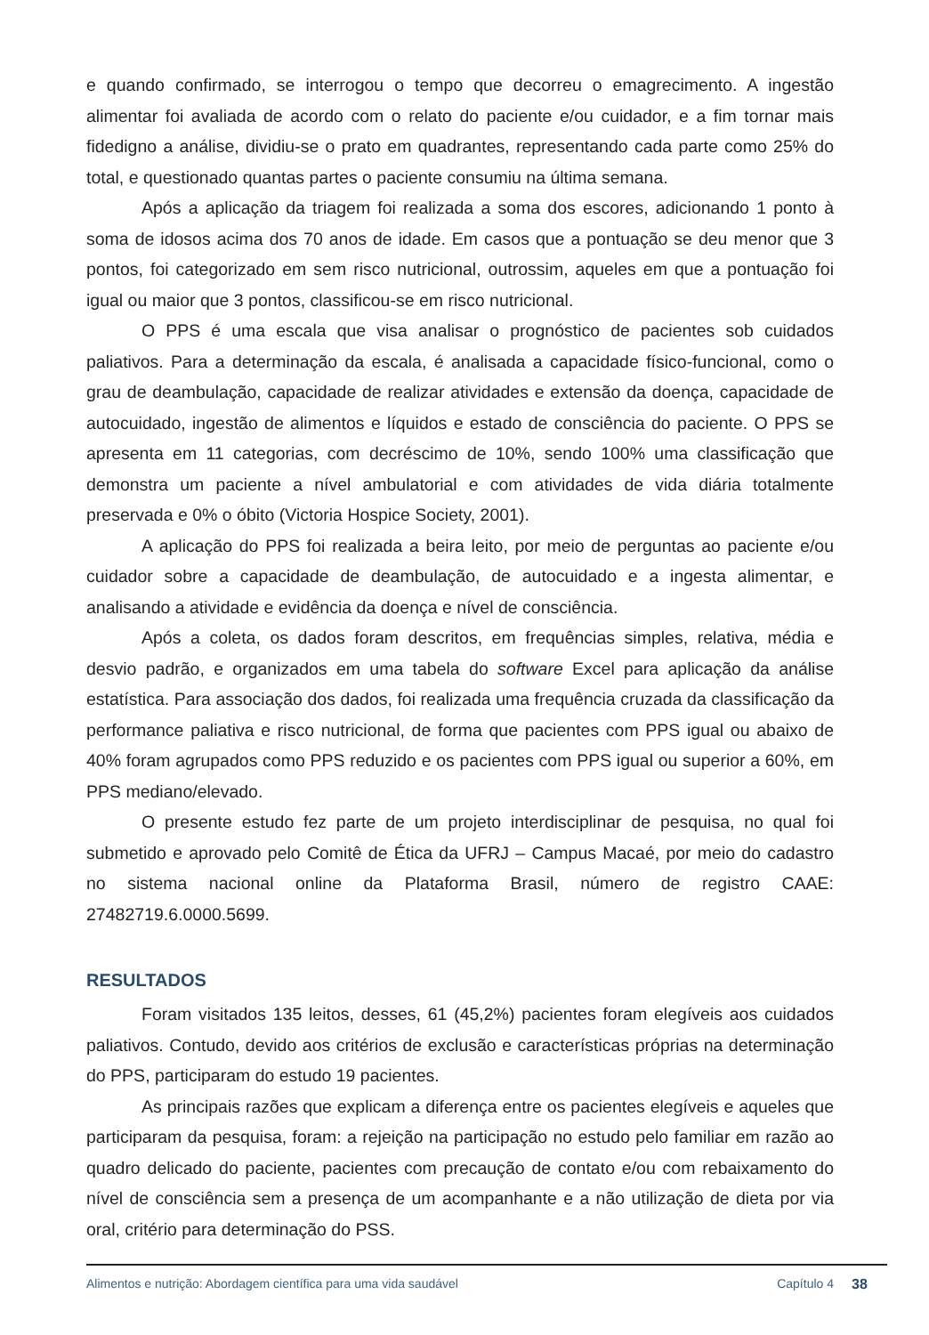e quando confirmado, se interrogou o tempo que decorreu o emagrecimento. A ingestão alimentar foi avaliada de acordo com o relato do paciente e/ou cuidador, e a fim tornar mais fidedigno a análise, dividiu-se o prato em quadrantes, representando cada parte como 25% do total, e questionado quantas partes o paciente consumiu na última semana.
Após a aplicação da triagem foi realizada a soma dos escores, adicionando 1 ponto à soma de idosos acima dos 70 anos de idade. Em casos que a pontuação se deu menor que 3 pontos, foi categorizado em sem risco nutricional, outrossim, aqueles em que a pontuação foi igual ou maior que 3 pontos, classificou-se em risco nutricional.
O PPS é uma escala que visa analisar o prognóstico de pacientes sob cuidados paliativos. Para a determinação da escala, é analisada a capacidade físico-funcional, como o grau de deambulação, capacidade de realizar atividades e extensão da doença, capacidade de autocuidado, ingestão de alimentos e líquidos e estado de consciência do paciente. O PPS se apresenta em 11 categorias, com decréscimo de 10%, sendo 100% uma classificação que demonstra um paciente a nível ambulatorial e com atividades de vida diária totalmente preservada e 0% o óbito (Victoria Hospice Society, 2001).
A aplicação do PPS foi realizada a beira leito, por meio de perguntas ao paciente e/ou cuidador sobre a capacidade de deambulação, de autocuidado e a ingesta alimentar, e analisando a atividade e evidência da doença e nível de consciência.
Após a coleta, os dados foram descritos, em frequências simples, relativa, média e desvio padrão, e organizados em uma tabela do software Excel para aplicação da análise estatística. Para associação dos dados, foi realizada uma frequência cruzada da classificação da performance paliativa e risco nutricional, de forma que pacientes com PPS igual ou abaixo de 40% foram agrupados como PPS reduzido e os pacientes com PPS igual ou superior a 60%, em PPS mediano/elevado.
O presente estudo fez parte de um projeto interdisciplinar de pesquisa, no qual foi submetido e aprovado pelo Comitê de Ética da UFRJ – Campus Macaé, por meio do cadastro no sistema nacional online da Plataforma Brasil, número de registro CAAE: 27482719.6.0000.5699.
RESULTADOS
Foram visitados 135 leitos, desses, 61 (45,2%) pacientes foram elegíveis aos cuidados paliativos. Contudo, devido aos critérios de exclusão e características próprias na determinação do PPS, participaram do estudo 19 pacientes.
As principais razões que explicam a diferença entre os pacientes elegíveis e aqueles que participaram da pesquisa, foram: a rejeição na participação no estudo pelo familiar em razão ao quadro delicado do paciente, pacientes com precaução de contato e/ou com rebaixamento do nível de consciência sem a presença de um acompanhante e a não utilização de dieta por via oral, critério para determinação do PSS.
Alimentos e nutrição: Abordagem científica para uma vida saudável Capítulo 4 38